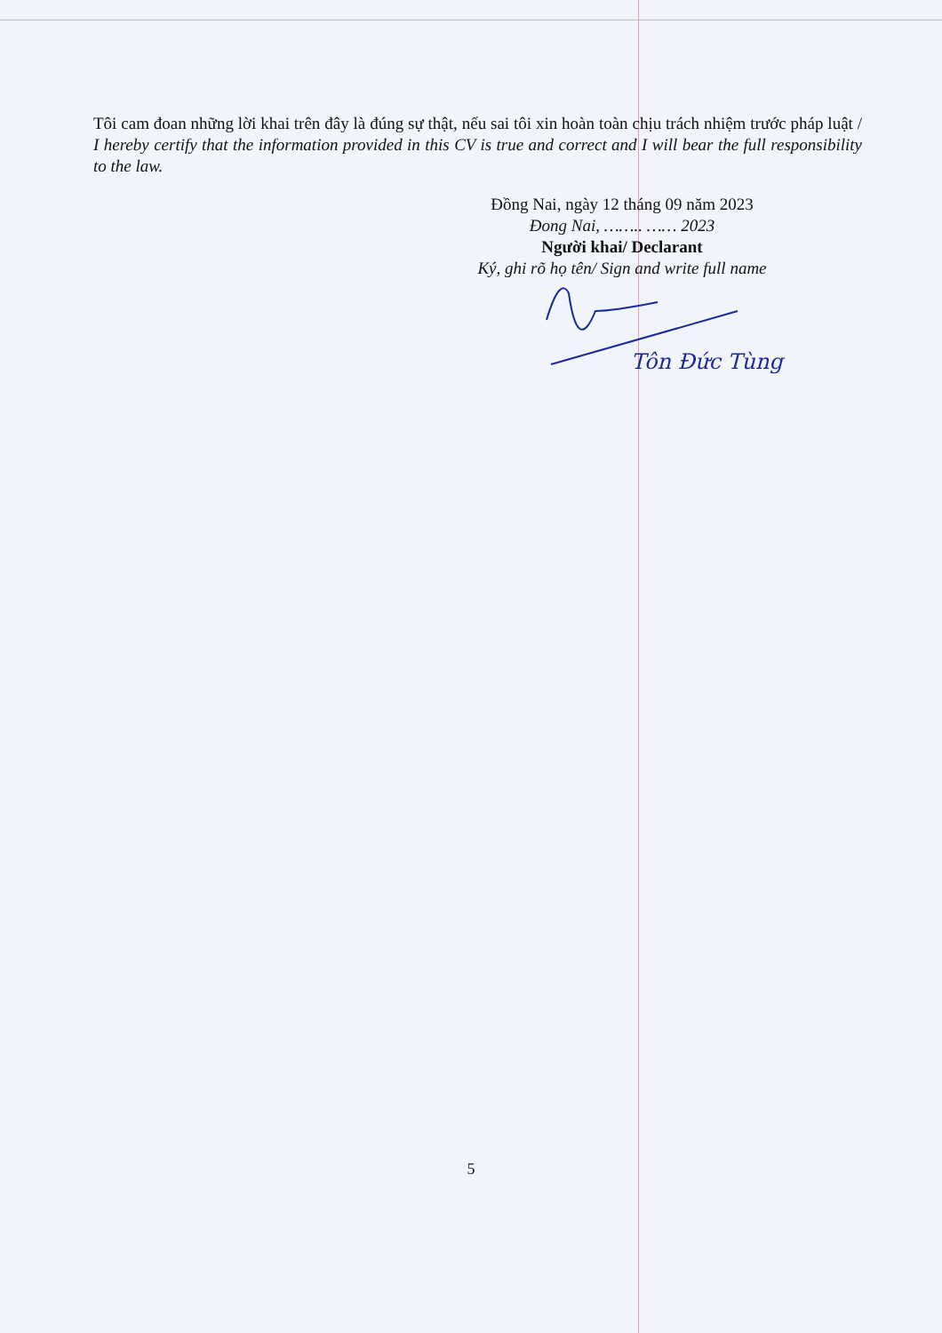Tôi cam đoan những lời khai trên đây là đúng sự thật, nếu sai tôi xin hoàn toàn chịu trách nhiệm trước pháp luật / I hereby certify that the information provided in this CV is true and correct and I will bear the full responsibility to the law.
Đồng Nai, ngày 12 tháng 09 năm 2023
Đong Nai, …….. …… 2023
Người khai/ Declarant
Ký, ghi rõ họ tên/ Sign and write full name
Tôn Đức Tùng
5